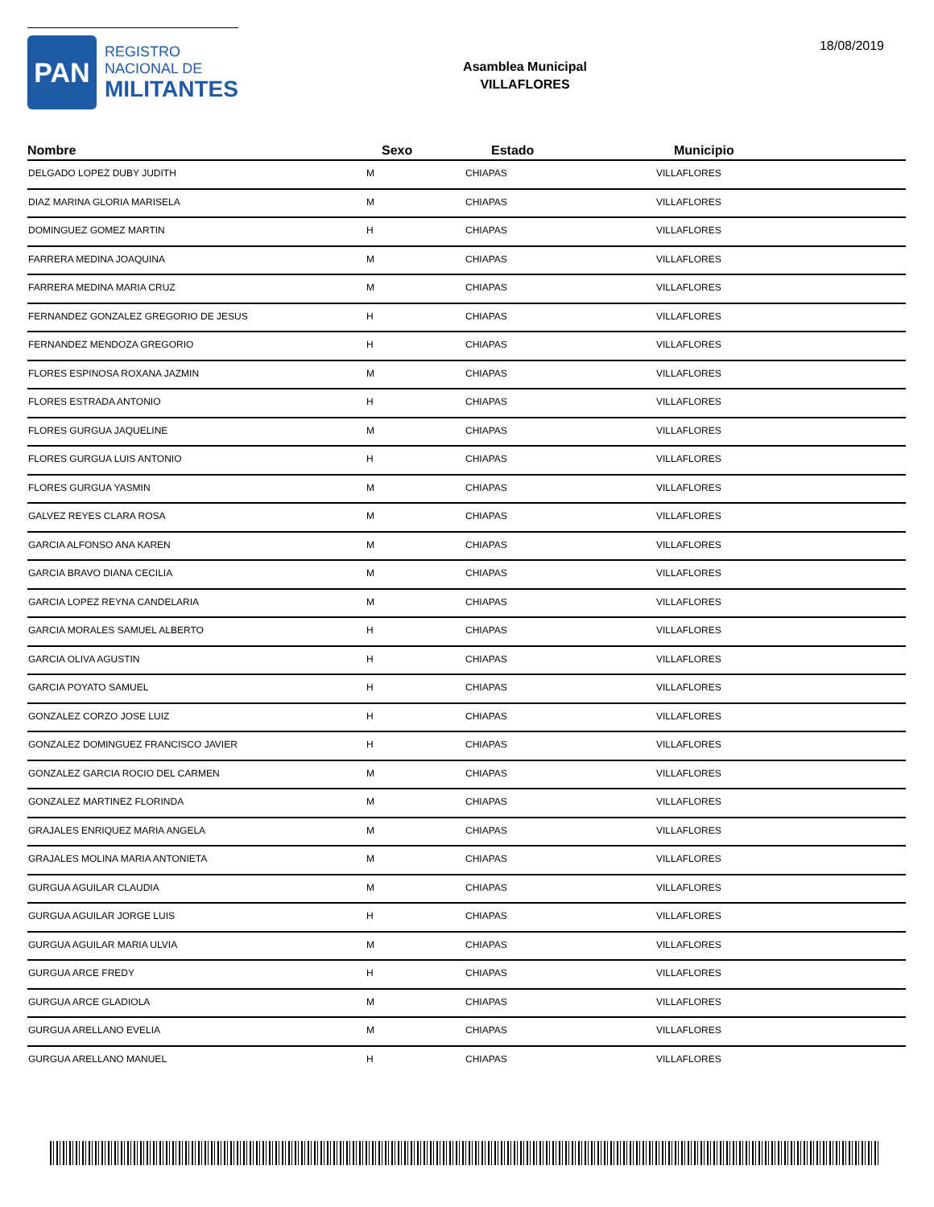PAN
REGISTRO
NACIONAL DE
MILITANTES
Asamblea Municipal
VILLAFLORES
18/08/2019
| Nombre | Sexo | Estado | Municipio |
| --- | --- | --- | --- |
| DELGADO LOPEZ DUBY JUDITH | M | CHIAPAS | VILLAFLORES |
| DIAZ MARINA GLORIA MARISELA | M | CHIAPAS | VILLAFLORES |
| DOMINGUEZ GOMEZ MARTIN | H | CHIAPAS | VILLAFLORES |
| FARRERA MEDINA JOAQUINA | M | CHIAPAS | VILLAFLORES |
| FARRERA MEDINA MARIA CRUZ | M | CHIAPAS | VILLAFLORES |
| FERNANDEZ GONZALEZ GREGORIO DE JESUS | H | CHIAPAS | VILLAFLORES |
| FERNANDEZ MENDOZA GREGORIO | H | CHIAPAS | VILLAFLORES |
| FLORES ESPINOSA ROXANA JAZMIN | M | CHIAPAS | VILLAFLORES |
| FLORES ESTRADA ANTONIO | H | CHIAPAS | VILLAFLORES |
| FLORES GURGUA JAQUELINE | M | CHIAPAS | VILLAFLORES |
| FLORES GURGUA LUIS ANTONIO | H | CHIAPAS | VILLAFLORES |
| FLORES GURGUA YASMIN | M | CHIAPAS | VILLAFLORES |
| GALVEZ REYES CLARA ROSA | M | CHIAPAS | VILLAFLORES |
| GARCIA ALFONSO ANA KAREN | M | CHIAPAS | VILLAFLORES |
| GARCIA BRAVO DIANA CECILIA | M | CHIAPAS | VILLAFLORES |
| GARCIA LOPEZ REYNA CANDELARIA | M | CHIAPAS | VILLAFLORES |
| GARCIA MORALES SAMUEL ALBERTO | H | CHIAPAS | VILLAFLORES |
| GARCIA OLIVA AGUSTIN | H | CHIAPAS | VILLAFLORES |
| GARCIA POYATO SAMUEL | H | CHIAPAS | VILLAFLORES |
| GONZALEZ CORZO JOSE LUIZ | H | CHIAPAS | VILLAFLORES |
| GONZALEZ DOMINGUEZ FRANCISCO JAVIER | H | CHIAPAS | VILLAFLORES |
| GONZALEZ GARCIA ROCIO DEL CARMEN | M | CHIAPAS | VILLAFLORES |
| GONZALEZ MARTINEZ FLORINDA | M | CHIAPAS | VILLAFLORES |
| GRAJALES ENRIQUEZ MARIA ANGELA | M | CHIAPAS | VILLAFLORES |
| GRAJALES MOLINA MARIA ANTONIETA | M | CHIAPAS | VILLAFLORES |
| GURGUA AGUILAR CLAUDIA | M | CHIAPAS | VILLAFLORES |
| GURGUA AGUILAR JORGE LUIS | H | CHIAPAS | VILLAFLORES |
| GURGUA AGUILAR MARIA ULVIA | M | CHIAPAS | VILLAFLORES |
| GURGUA ARCE FREDY | H | CHIAPAS | VILLAFLORES |
| GURGUA ARCE GLADIOLA | M | CHIAPAS | VILLAFLORES |
| GURGUA ARELLANO EVELIA | M | CHIAPAS | VILLAFLORES |
| GURGUA ARELLANO MANUEL | H | CHIAPAS | VILLAFLORES |